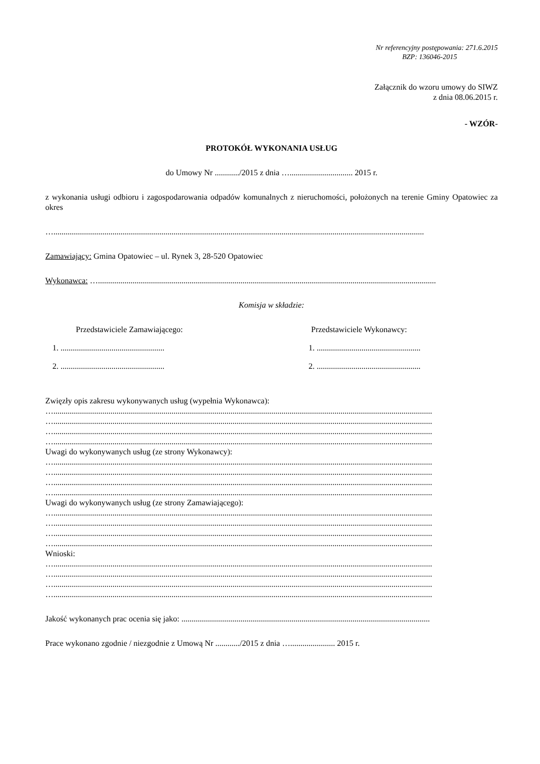Nr referencyjny postępowania: 271.6.2015
BZP: 136046-2015
Załącznik do wzoru umowy do SIWZ
z dnia 08.06.2015 r.
- WZÓR-
PROTOKÓŁ WYKONANIA USŁUG
do Umowy Nr ............/2015 z dnia …............................... 2015 r.
z wykonania usługi odbioru i zagospodarowania odpadów komunalnych z nieruchomości, położonych na terenie Gminy Opatowiec za okres
…......................................................................................................................................................................................
Zamawiający: Gmina Opatowiec – ul. Rynek 3, 28-520 Opatowiec
Wykonawca: …......................................................................................................................................................................
Komisja w składzie:
Przedstawiciele Zamawiającego:
1. ...................................................
2. ...................................................
Przedstawiciele Wykonawcy:
1. ...................................................
2. ...................................................
Zwięzły opis zakresu wykonywanych usług (wypełnia Wykonawca):
…..........................................................................................................................................................................................
…..........................................................................................................................................................................................
…..........................................................................................................................................................................................
…..........................................................................................................................................................................................
Uwagi do wykonywanych usług (ze strony Wykonawcy):
…..........................................................................................................................................................................................
…..........................................................................................................................................................................................
…..........................................................................................................................................................................................
…..........................................................................................................................................................................................
Uwagi do wykonywanych usług (ze strony Zamawiającego):
…..........................................................................................................................................................................................
…..........................................................................................................................................................................................
…..........................................................................................................................................................................................
…..........................................................................................................................................................................................
Wnioski:
…..........................................................................................................................................................................................
…..........................................................................................................................................................................................
…..........................................................................................................................................................................................
…..........................................................................................................................................................................................
Jakość wykonanych prac ocenia się jako: ..........................................................................................................................
Prace wykonano zgodnie / niezgodnie z Umową Nr ............/2015 z dnia …...................... 2015 r.